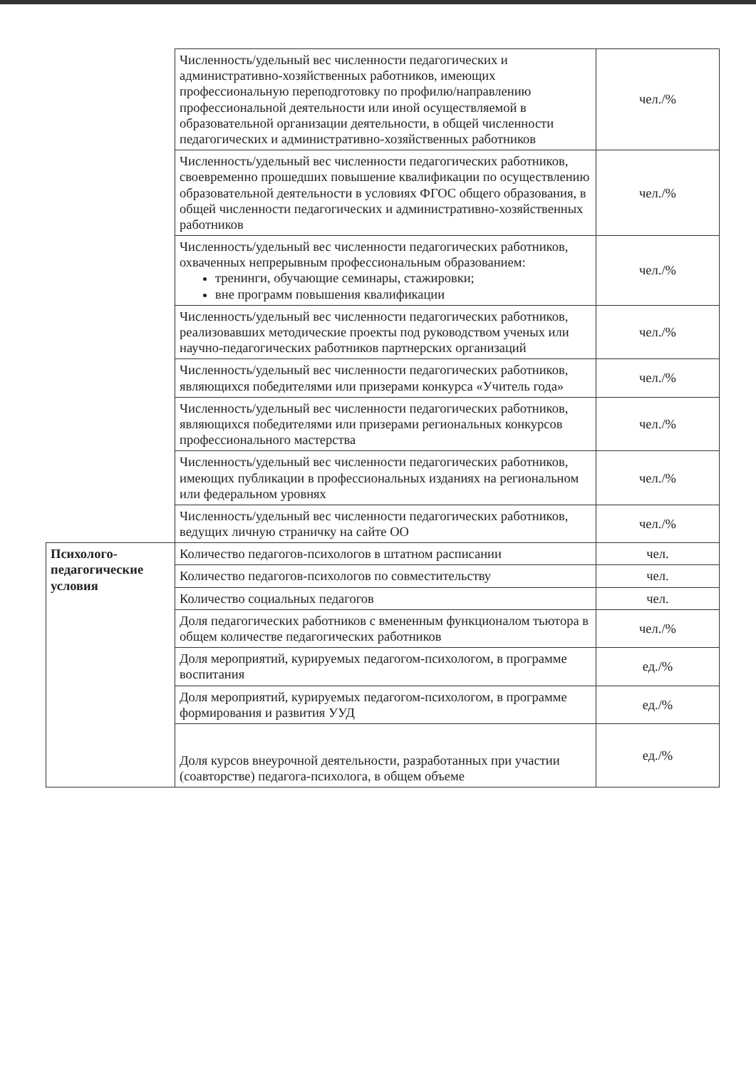| | Численность/удельный вес численности педагогических и административно-хозяйственных работников, имеющих профессиональную переподготовку по профилю/направлению профессиональной деятельности или иной осуществляемой в образовательной организации деятельности, в общей численности педагогических и административно-хозяйственных работников | чел./% |
| | Численность/удельный вес численности педагогических работников, своевременно прошедших повышение квалификации по осуществлению образовательной деятельности в условиях ФГОС общего образования, в общей численности педагогических и административно-хозяйственных работников | чел./% |
| | Численность/удельный вес численности педагогических работников, охваченных непрерывным профессиональным образованием: тренинги, обучающие семинары, стажировки; вне программ повышения квалификации | чел./% |
| | Численность/удельный вес численности педагогических работников, реализовавших методические проекты под руководством ученых или научно-педагогических работников партнерских организаций | чел./% |
| | Численность/удельный вес численности педагогических работников, являющихся победителями или призерами конкурса «Учитель года» | чел./% |
| | Численность/удельный вес численности педагогических работников, являющихся победителями или призерами региональных конкурсов профессионального мастерства | чел./% |
| | Численность/удельный вес численности педагогических работников, имеющих публикации в профессиональных изданиях на региональном или федеральном уровнях | чел./% |
| | Численность/удельный вес численности педагогических работников, ведущих личную страничку на сайте ОО | чел./% |
| Психолого-педагогические условия | Количество педагогов-психологов в штатном расписании | чел. |
| | Количество педагогов-психологов по совместительству | чел. |
| | Количество социальных педагогов | чел. |
| | Доля педагогических работников с вмененным функционалом тьютора в общем количестве педагогических работников | чел./% |
| | Доля мероприятий, курируемых педагогом-психологом, в программе воспитания | ед./% |
| | Доля мероприятий, курируемых педагогом-психологом, в программе формирования и развития УУД | ед./% |
| | Доля курсов внеурочной деятельности, разработанных при участии (соавторстве) педагога-психолога, в общем объеме | ед./% |